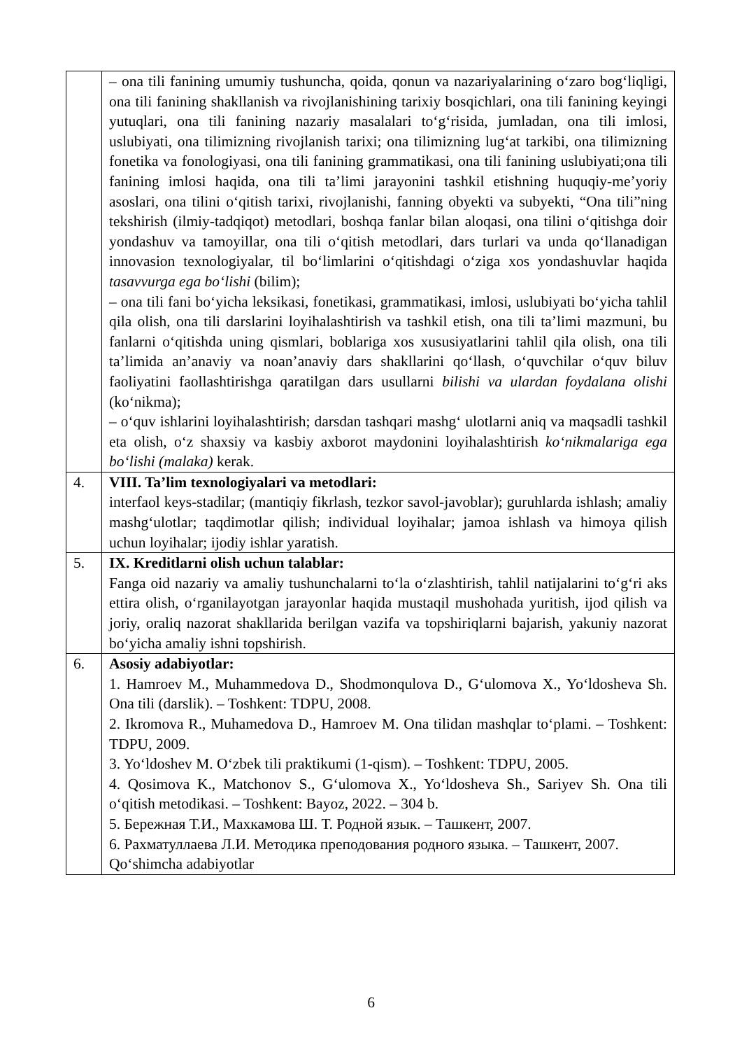| | – ona tili fanining umumiy tushuncha, qoida, qonun va nazariyalarining o‘zaro bog‘liqligi, ona tili fanining shakllanish va rivojlanishining tarixiy bosqichlari, ona tili fanining keyingi yutuqlari, ona tili fanining nazariy masalalari to‘g‘risida, jumladan, ona tili imlosi, uslubiyati, ona tilimizning rivojlanish tarixi; ona tilimizning lug‘at tarkibi, ona tilimizning fonetika va fonologiyasi, ona tili fanining grammatikasi, ona tili fanining uslubiyati;ona tili fanining imlosi haqida, ona tili ta’limi jarayonini tashkil etishning huquqiy-me’yoriy asoslari, ona tilini o‘qitish tarixi, rivojlanishi, fanning obyekti va subyekti, “Ona tili”ning tekshirish (ilmiy-tadqiqot) metodlari, boshqa fanlar bilan aloqasi, ona tilini o‘qitishga doir yondashuv va tamoyillar, ona tili o‘qitish metodlari, dars turlari va unda qo‘llanadigan innovasion texnologiyalar, til bo‘limlarini o‘qitishdagi o‘ziga xos yondashuvlar haqida tasavvurga ega bo‘lishi (bilim); – ona tili fani bo‘yicha leksikasi, fonetikasi, grammatikasi, imlosi, uslubiyati bo‘yicha tahlil qila olish, ona tili darslarini loyihalashtirish va tashkil etish, ona tili ta’limi mazmuni, bu fanlarni o‘qitishda uning qismlari, boblariga xos xususiyatlarini tahlil qila olish, ona tili ta’limida an’anaviy va noan’anaviy dars shakllarini qo‘llash, o‘quvchilar o‘quv biluv faoliyatini faollashtirishga qaratilgan dars usullarni bilishi va ulardan foydalana olishi (ko‘nikma); – o‘quv ishlarini loyihalashtirish; darsdan tashqari mashg‘ ulotlarni aniq va maqsadli tashkil eta olish, o‘z shaxsiy va kasbiy axborot maydonini loyihalashtirish ko‘nikmalariga ega bo‘lishi (malaka) kerak. |
| 4. | VIII. Ta’lim texnologiyalari va metodlari: interfaol keys-stadilar; (mantiqiy fikrlash, tezkor savol-javoblar); guruhlarda ishlash; amaliy mashg‘ulotlar; taqdimotlar qilish; individual loyihalar; jamoa ishlash va himoya qilish uchun loyihalar; ijodiy ishlar yaratish. |
| 5. | IX. Kreditlarni olish uchun talablar: Fanga oid nazariy va amaliy tushunchalarni to‘la o‘zlashtirish, tahlil natijalarini to‘g‘ri aks ettira olish, o‘rganilayotgan jarayonlar haqida mustaqil mushohada yuritish, ijod qilish va joriy, oraliq nazorat shakllarida berilgan vazifa va topshiriqlarni bajarish, yakuniy nazorat bo‘yicha amaliy ishni topshirish. |
| 6. | Asosiy adabiyotlar: 1. Hamroev M., Muhammedova D., Shodmonqulova D., G‘ulomova X., Yo‘ldosheva Sh. Ona tili (darslik). – Toshkent: TDPU, 2008. 2. Ikromova R., Muhamedova D., Hamroev M. Ona tilidan mashqlar to‘plami. – Toshkent: TDPU, 2009. 3. Yo‘ldoshev M. O‘zbek tili praktikumi (1-qism). – Toshkent: TDPU, 2005. 4. Qosimova K., Matchonov S., G‘ulomova X., Yo‘ldosheva Sh., Sariyev Sh. Ona tili o‘qitish metodikasi. – Toshkent: Bayoz, 2022. – 304 b. 5. Бережная Т.И., Махкамова Ш. Т. Родной язык. – Ташкент, 2007. 6. Рахматуллаева Л.И. Методика преподования родного языка. – Ташкент, 2007. Qo‘shimcha adabiyotlar |
6